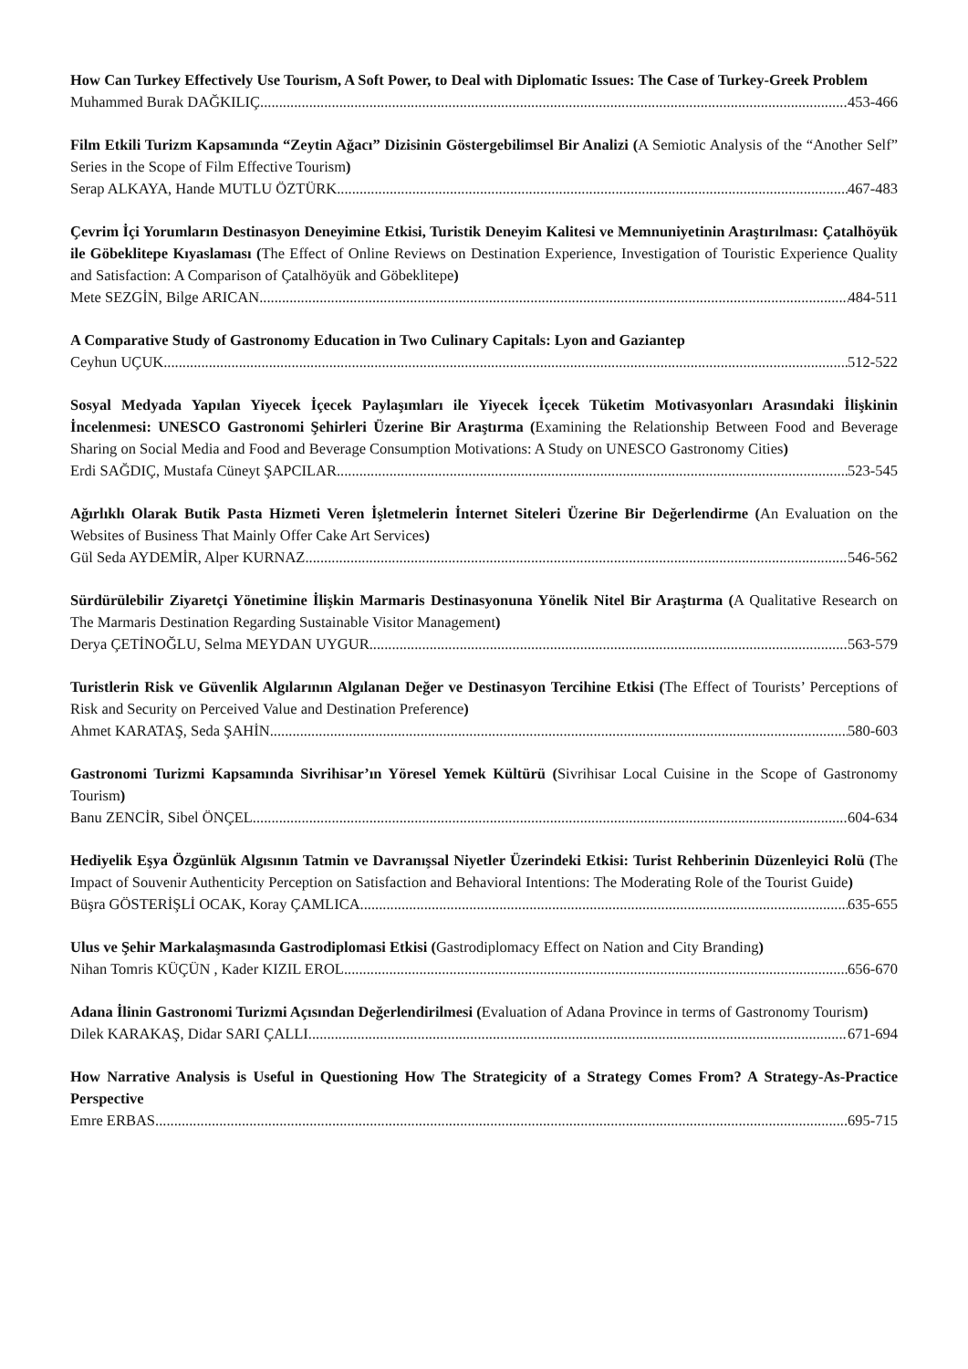How Can Turkey Effectively Use Tourism, A Soft Power, to Deal with Diplomatic Issues: The Case of Turkey-Greek Problem
Muhammed Burak DAĞKILIÇ 453-466
Film Etkili Turizm Kapsamında “Zeytin Ağacı” Dizisinin Göstergebilimsel Bir Analizi (A Semiotic Analysis of the “Another Self” Series in the Scope of Film Effective Tourism)
Serap ALKAYA, Hande MUTLU ÖZTÜRK 467-483
Çevrim İçi Yorumların Destinasyon Deneyimine Etkisi, Turistik Deneyim Kalitesi ve Memnuniyetinin Araştırılması: Çatalhöyük ile Göbeklitepe Kıyaslaması (The Effect of Online Reviews on Destination Experience, Investigation of Touristic Experience Quality and Satisfaction: A Comparison of Çatalhöyük and Göbeklitepe)
Mete SEZGİN, Bilge ARICAN 484-511
A Comparative Study of Gastronomy Education in Two Culinary Capitals: Lyon and Gaziantep
Ceyhun UÇUK 512-522
Sosyal Medyada Yapılan Yiyecek İçecek Paylaşımları ile Yiyecek İçecek Tüketim Motivasyonları Arasındaki İlişkinin İncelenmesi: UNESCO Gastronomi Şehirleri Üzerine Bir Araştırma (Examining the Relationship Between Food and Beverage Sharing on Social Media and Food and Beverage Consumption Motivations: A Study on UNESCO Gastronomy Cities)
Erdi SAĞDIÇ, Mustafa Cüneyt ŞAPCILAR 523-545
Ağırlıklı Olarak Butik Pasta Hizmeti Veren İşletmelerin İnternet Siteleri Üzerine Bir Değerlendirme (An Evaluation on the Websites of Business That Mainly Offer Cake Art Services)
Gül Seda AYDEMİR, Alper KURNAZ 546-562
Sürdürülebilir Ziyaretçi Yönetimine İlişkin Marmaris Destinasyonuna Yönelik Nitel Bir Araştırma (A Qualitative Research on The Marmaris Destination Regarding Sustainable Visitor Management)
Derya ÇETİNOĞLU, Selma MEYDAN UYGUR 563-579
Turistlerin Risk ve Güvenlik Algılarının Algılanan Değer ve Destinasyon Tercihine Etkisi (The Effect of Tourists’ Perceptions of Risk and Security on Perceived Value and Destination Preference)
Ahmet KARATAŞ, Seda ŞAHİN 580-603
Gastronomi Turizmi Kapsamında Sivrihisar’ın Yöresel Yemek Kültürü (Sivrihisar Local Cuisine in the Scope of Gastronomy Tourism)
Banu ZENCİR, Sibel ÖNÇEL 604-634
Hediyelik Eşya Özgünlük Algısının Tatmin ve Davranışsal Niyetler Üzerindeki Etkisi: Turist Rehberinin Düzenleyici Rolü (The Impact of Souvenir Authenticity Perception on Satisfaction and Behavioral Intentions: The Moderating Role of the Tourist Guide)
Büşra GÖSTERİŞLİ OCAK, Koray ÇAMLICA 635-655
Ulus ve Şehir Markalaşmasında Gastrodiplomasi Etkisi (Gastrodiplomacy Effect on Nation and City Branding)
Nihan Tomris KÜÇÜN , Kader KIZIL EROL 656-670
Adana İlinin Gastronomi Turizmi Açısından Değerlendirilmesi (Evaluation of Adana Province in terms of Gastronomy Tourism)
Dilek KARAKAŞ, Didar SARI ÇALLI 671-694
How Narrative Analysis is Useful in Questioning How The Strategicity of a Strategy Comes From? A Strategy-As-Practice Perspective
Emre ERBAS 695-715